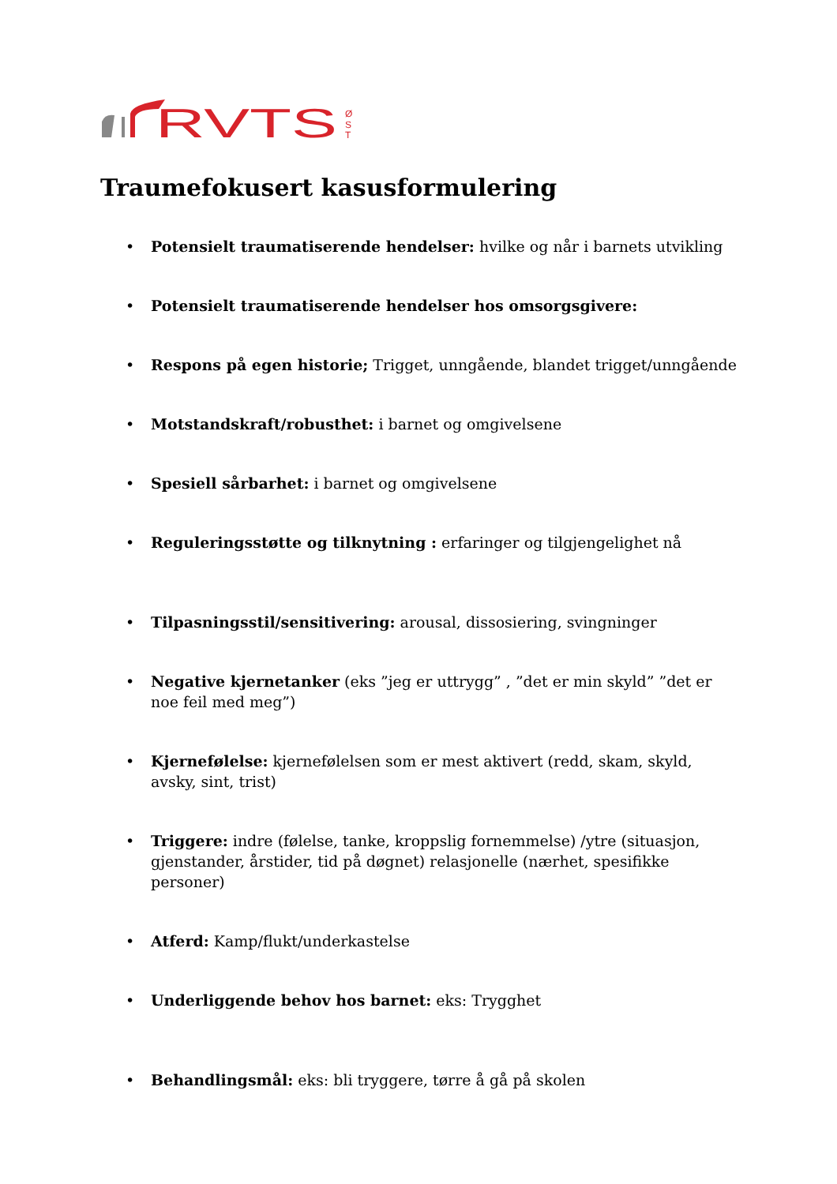RVTS
Ø
S
T
Traumefokusert kasusformulering
• Potensielt traumatiserende hendelser: hvilke og når i barnets utvikling
• Potensielt traumatiserende hendelser hos omsorgsgivere:
• Respons på egen historie; Trigget, unngående, blandet trigget/unngående
• Motstandskraft/robusthet: i barnet og omgivelsene
• Spesiell sårbarhet: i barnet og omgivelsene
• Reguleringsstøtte og tilknytning : erfaringer og tilgjengelighet nå
• Tilpasningsstil/sensitivering: arousal, dissosiering, svingninger
• Negative kjernetanker (eks ”jeg er uttrygg” , ”det er min skyld” ”det er noe feil med meg”)
• Kjernefølelse: kjernefølelsen som er mest aktivert (redd, skam, skyld, avsky, sint, trist)
• Triggere: indre (følelse, tanke, kroppslig fornemmelse) /ytre (situasjon, gjenstander, årstider, tid på døgnet) relasjonelle (nærhet, spesifikke personer)
• Atferd: Kamp/flukt/underkastelse
• Underliggende behov hos barnet: eks: Trygghet
• Behandlingsmål: eks: bli tryggere, tørre å gå på skolen